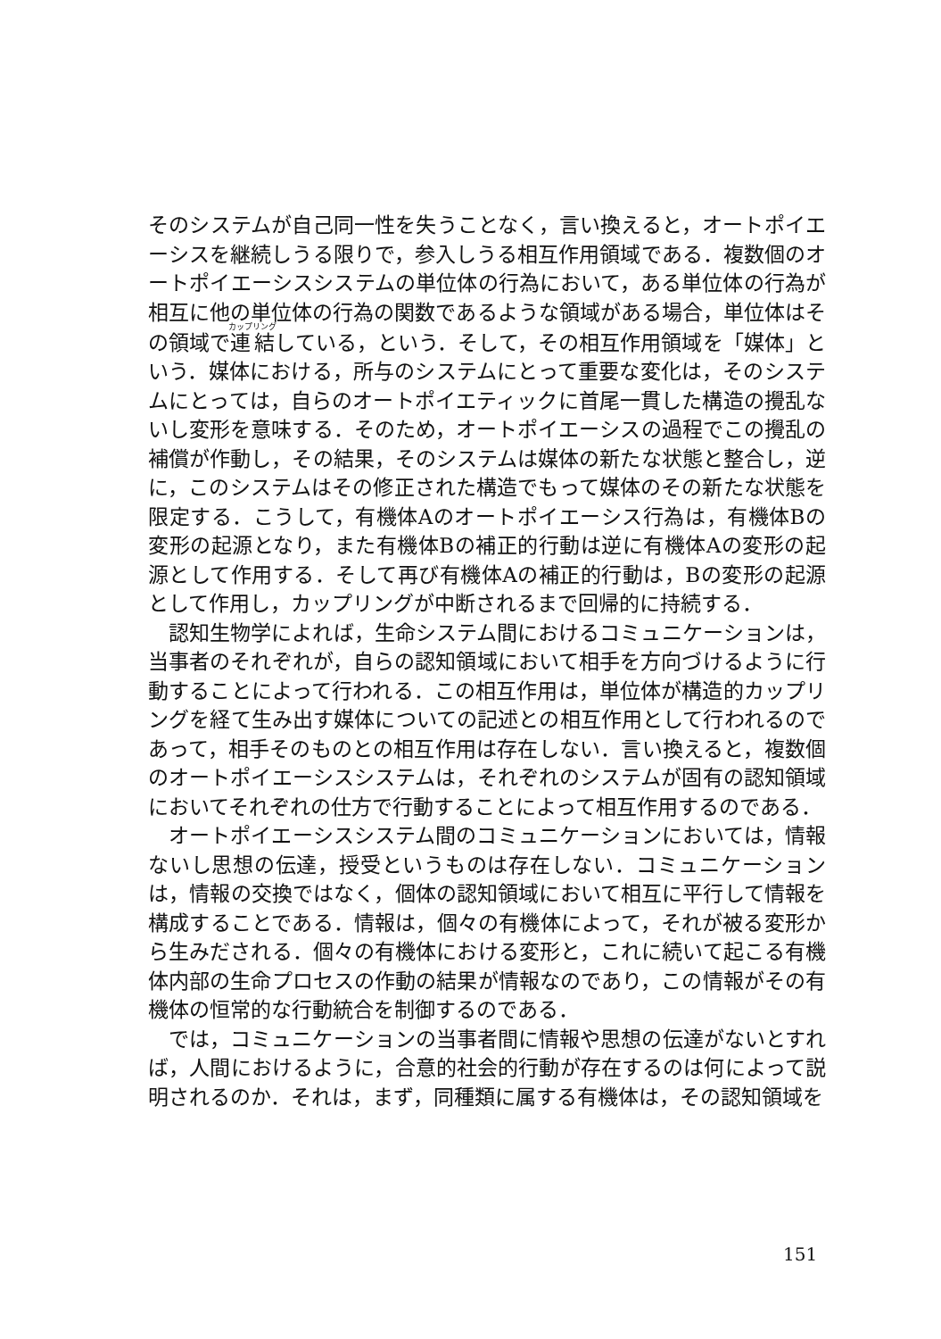そのシステムが自己同一性を失うことなく，言い換えると，オートポイエーシスを継続しうる限りで，参入しうる相互作用領域である．複数個のオートポイエーシスシステムの単位体の行為において，ある単位体の行為が相互に他の単位体の行為の関数であるような領域がある場合，単位体はその領域で連結している，という．そして，その相互作用領域を「媒体」という．媒体における，所与のシステムにとって重要な変化は，そのシステムにとっては，自らのオートポイエティックに首尾一貫した構造の攪乱ないし変形を意味する．そのため，オートポイエーシスの過程でこの攪乱の補償が作動し，その結果，そのシステムは媒体の新たな状態と整合し，逆に，このシステムはその修正された構造でもって媒体のその新たな状態を限定する．こうして，有機体Aのオートポイエーシス行為は，有機体Bの変形の起源となり，また有機体Bの補正的行動は逆に有機体Aの変形の起源として作用する．そして再び有機体Aの補正的行動は，Bの変形の起源として作用し，カップリングが中断されるまで回帰的に持続する．
認知生物学によれば，生命システム間におけるコミュニケーションは，当事者のそれぞれが，自らの認知領域において相手を方向づけるように行動することによって行われる．この相互作用は，単位体が構造的カップリングを経て生み出す媒体についての記述との相互作用として行われるのであって，相手そのものとの相互作用は存在しない．言い換えると，複数個のオートポイエーシスシステムは，それぞれのシステムが固有の認知領域においてそれぞれの仕方で行動することによって相互作用するのである．
オートポイエーシスシステム間のコミュニケーションにおいては，情報ないし思想の伝達，授受というものは存在しない．コミュニケーションは，情報の交換ではなく，個体の認知領域において相互に平行して情報を構成することである．情報は，個々の有機体によって，それが被る変形から生みだされる．個々の有機体における変形と，これに続いて起こる有機体内部の生命プロセスの作動の結果が情報なのであり，この情報がその有機体の恒常的な行動統合を制御するのである．
では，コミュニケーションの当事者間に情報や思想の伝達がないとすれば，人間におけるように，合意的社会的行動が存在するのは何によって説明されるのか．それは，まず，同種類に属する有機体は，その認知領域を
151